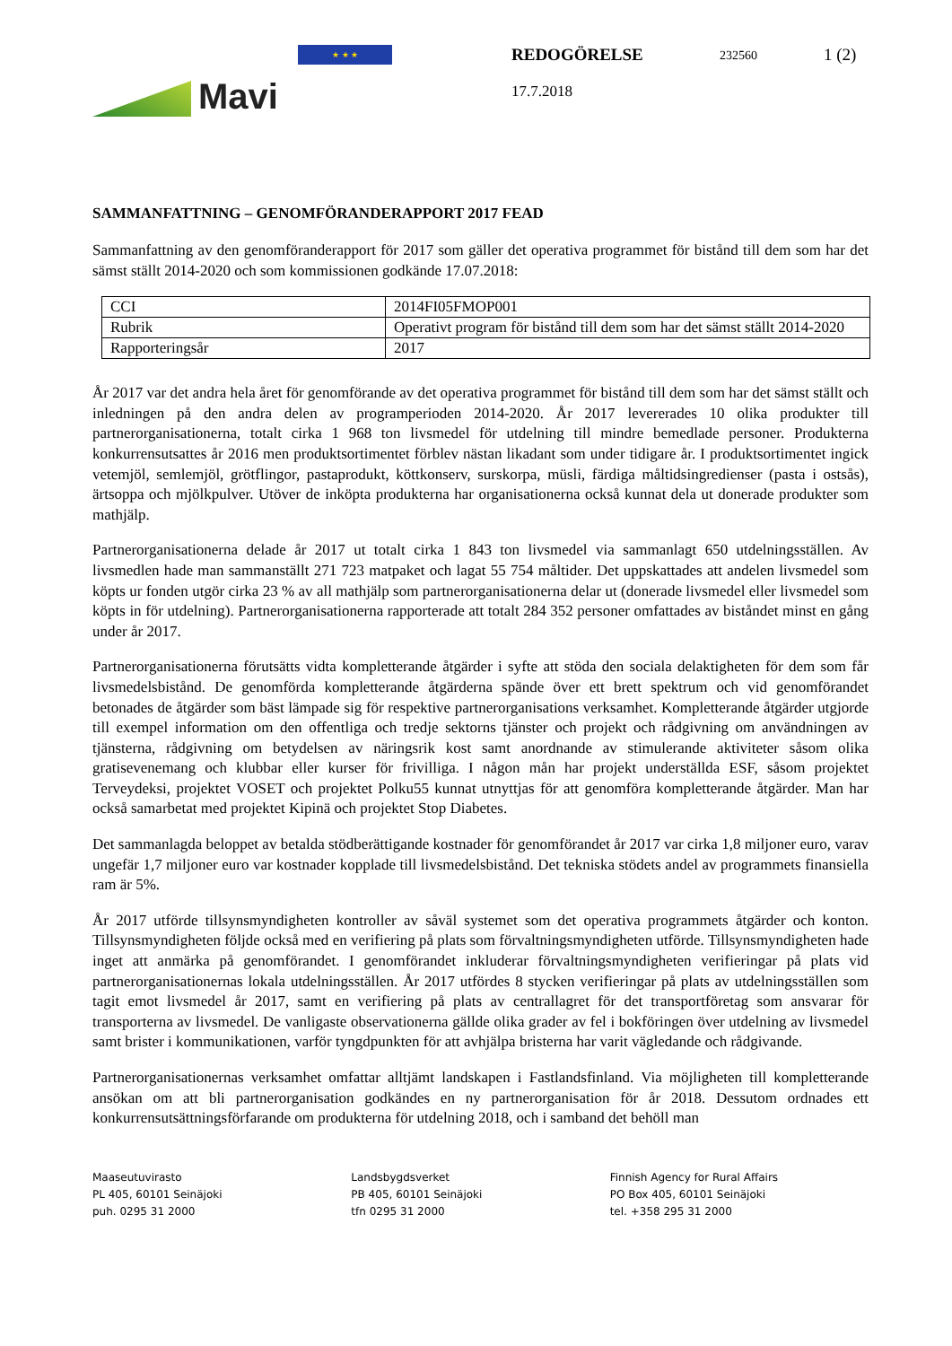Mavi
★ ★ ★
REDOGÖRELSE 232560 1 (2)
17.7.2018
SAMMANFATTNING – GENOMFÖRANDERAPPORT 2017 FEAD
Sammanfattning av den genomföranderapport för 2017 som gäller det operativa programmet för bistånd till dem som har det sämst ställt 2014-2020 och som kommissionen godkände 17.07.2018:
| CCI | 2014FI05FMOP001 |
| Rubrik | Operativt program för bistånd till dem som har det sämst ställt 2014-2020 |
| Rapporteringsår | 2017 |
År 2017 var det andra hela året för genomförande av det operativa programmet för bistånd till dem som har det sämst ställt och inledningen på den andra delen av programperioden 2014-2020. År 2017 levererades 10 olika produkter till partnerorganisationerna, totalt cirka 1 968 ton livsmedel för utdelning till mindre bemedlade personer. Produkterna konkurrensutsattes år 2016 men produktsortimentet förblev nästan likadant som under tidigare år. I produktsortimentet ingick vetemjöl, semlemjöl, grötflingor, pastaprodukt, köttkonserv, surskorpa, müsli, färdiga måltidsingredienser (pasta i ostsås), ärtsoppa och mjölkpulver. Utöver de inköpta produkterna har organisationerna också kunnat dela ut donerade produkter som mathjälp.
Partnerorganisationerna delade år 2017 ut totalt cirka 1 843 ton livsmedel via sammanlagt 650 utdelningsställen. Av livsmedlen hade man sammanställt 271 723 matpaket och lagat 55 754 måltider. Det uppskattades att andelen livsmedel som köpts ur fonden utgör cirka 23 % av all mathjälp som partnerorganisationerna delar ut (donerade livsmedel eller livsmedel som köpts in för utdelning). Partnerorganisationerna rapporterade att totalt 284 352 personer omfattades av biståndet minst en gång under år 2017.
Partnerorganisationerna förutsätts vidta kompletterande åtgärder i syfte att stöda den sociala delaktigheten för dem som får livsmedelsbistånd. De genomförda kompletterande åtgärderna spände över ett brett spektrum och vid genomförandet betonades de åtgärder som bäst lämpade sig för respektive partnerorganisations verksamhet. Kompletterande åtgärder utgjorde till exempel information om den offentliga och tredje sektorns tjänster och projekt och rådgivning om användningen av tjänsterna, rådgivning om betydelsen av näringsrik kost samt anordnande av stimulerande aktiviteter såsom olika gratisevenemang och klubbar eller kurser för frivilliga. I någon mån har projekt underställda ESF, såsom projektet Terveydeksi, projektet VOSET och projektet Polku55 kunnat utnyttjas för att genomföra kompletterande åtgärder. Man har också samarbetat med projektet Kipinä och projektet Stop Diabetes.
Det sammanlagda beloppet av betalda stödberättigande kostnader för genomförandet år 2017 var cirka 1,8 miljoner euro, varav ungefär 1,7 miljoner euro var kostnader kopplade till livsmedelsbistånd. Det tekniska stödets andel av programmets finansiella ram är 5%.
År 2017 utförde tillsynsmyndigheten kontroller av såväl systemet som det operativa programmets åtgärder och konton. Tillsynsmyndigheten följde också med en verifiering på plats som förvaltningsmyndigheten utförde. Tillsynsmyndigheten hade inget att anmärka på genomförandet. I genomförandet inkluderar förvaltningsmyndigheten verifieringar på plats vid partnerorganisationernas lokala utdelningsställen. År 2017 utfördes 8 stycken verifieringar på plats av utdelningsställen som tagit emot livsmedel år 2017, samt en verifiering på plats av centrallagret för det transportföretag som ansvarar för transporterna av livsmedel. De vanligaste observationerna gällde olika grader av fel i bokföringen över utdelning av livsmedel samt brister i kommunikationen, varför tyngdpunkten för att avhjälpa bristerna har varit vägledande och rådgivande.
Partnerorganisationernas verksamhet omfattar alltjämt landskapen i Fastlandsfinland. Via möjligheten till kompletterande ansökan om att bli partnerorganisation godkändes en ny partnerorganisation för år 2018. Dessutom ordnades ett konkurrensutsättningsförfarande om produkterna för utdelning 2018, och i samband det behöll man
Maaseutuvirasto
PL 405, 60101 Seinäjoki
puh. 0295 31 2000
Landsbygdsverket
PB 405, 60101 Seinäjoki
tfn 0295 31 2000
Finnish Agency for Rural Affairs
PO Box 405, 60101 Seinäjoki
tel. +358 295 31 2000